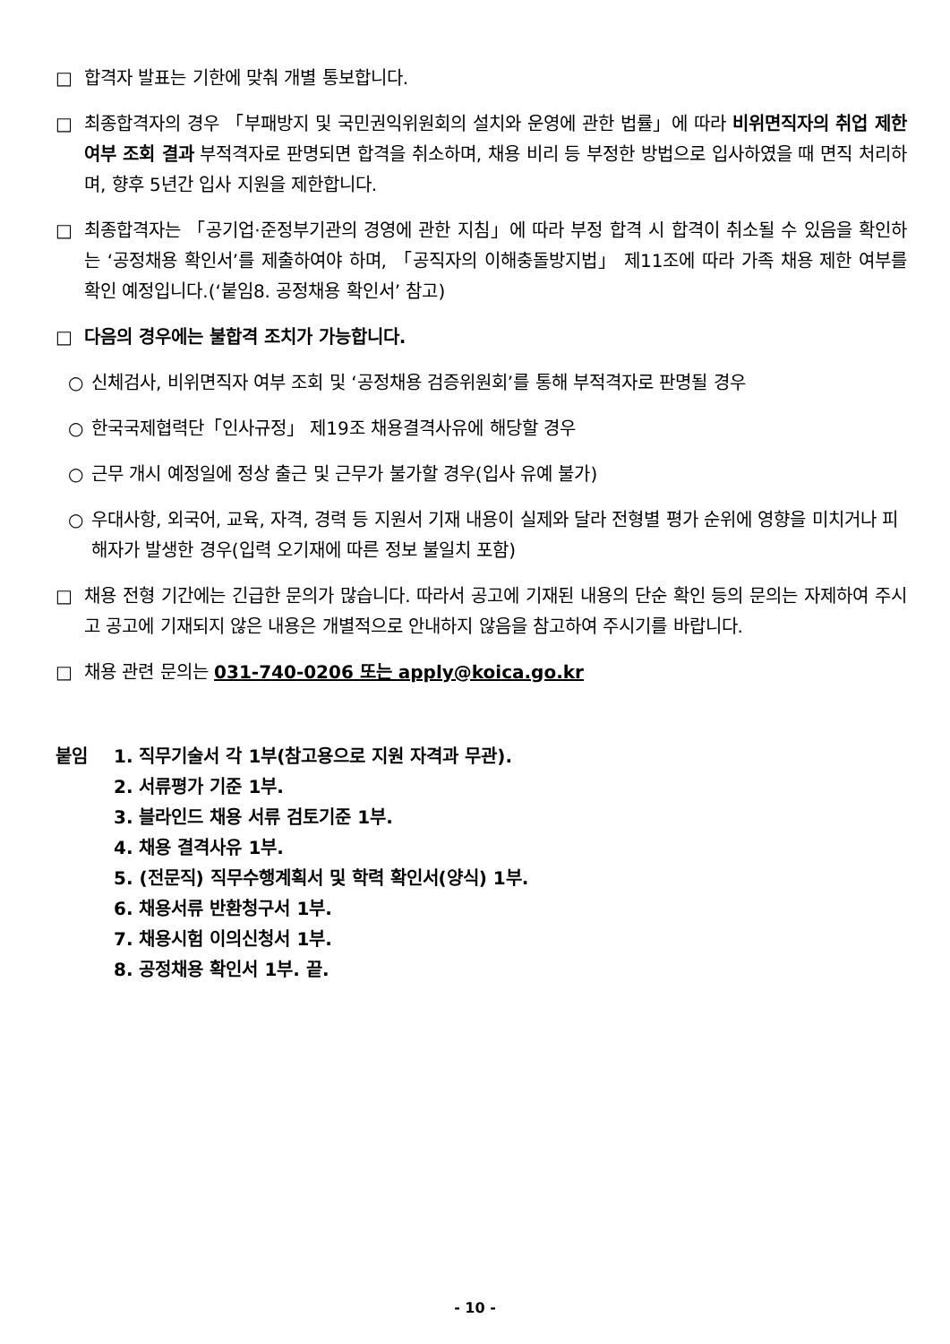□ 합격자 발표는 기한에 맞춰 개별 통보합니다.
□ 최종합격자의 경우 「부패방지 및 국민권익위원회의 설치와 운영에 관한 법률」에 따라 비위면직자의 취업 제한 여부 조회 결과 부적격자로 판명되면 합격을 취소하며, 채용 비리 등 부정한 방법으로 입사하였을 때 면직 처리하며, 향후 5년간 입사 지원을 제한합니다.
□ 최종합격자는 「공기업·준정부기관의 경영에 관한 지침」에 따라 부정 합격 시 합격이 취소될 수 있음을 확인하는 ‘공정채용 확인서’를 제출하여야 하며, 「공직자의 이해충돌방지법」 제11조에 따라 가족 채용 제한 여부를 확인 예정입니다.(‘붙임8. 공정채용 확인서’ 참고)
□ 다음의 경우에는 불합격 조치가 가능합니다.
○ 신체검사, 비위면직자 여부 조회 및 ‘공정채용 검증위원회’를 통해 부적격자로 판명될 경우
○ 한국국제협력단「인사규정」 제19조 채용결격사유에 해당할 경우
○ 근무 개시 예정일에 정상 출근 및 근무가 불가할 경우(입사 유예 불가)
○ 우대사항, 외국어, 교육, 자격, 경력 등 지원서 기재 내용이 실제와 달라 전형별 평가 순위에 영향을 미치거나 피해자가 발생한 경우(입력 오기재에 따른 정보 불일치 포함)
□ 채용 전형 기간에는 긴급한 문의가 많습니다. 따라서 공고에 기재된 내용의 단순 확인 등의 문의는 자제하여 주시고 공고에 기재되지 않은 내용은 개별적으로 안내하지 않음을 참고하여 주시기를 바랍니다.
□ 채용 관련 문의는 031-740-0206 또는 apply@koica.go.kr
붙임 1. 직무기술서 각 1부(참고용으로 지원 자격과 무관).
2. 서류평가 기준 1부.
3. 블라인드 채용 서류 검토기준 1부.
4. 채용 결격사유 1부.
5. (전문직) 직무수행계획서 및 학력 확인서(양식) 1부.
6. 채용서류 반환청구서 1부.
7. 채용시험 이의신청서 1부.
8. 공정채용 확인서 1부. 끝.
- 10 -